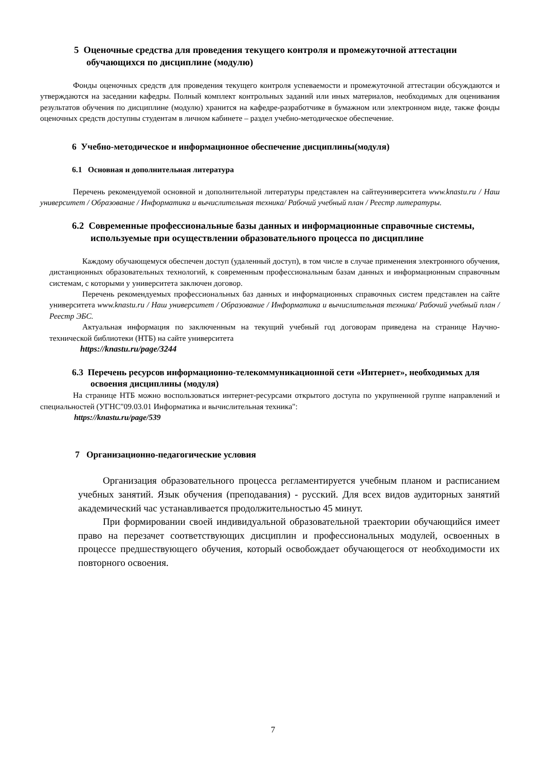5 Оценочные средства для проведения текущего контроля и промежуточной аттестации обучающихся по дисциплине (модулю)
Фонды оценочных средств для проведения текущего контроля успеваемости и промежуточной аттестации обсуждаются и утверждаются на заседании кафедры. Полный комплект контрольных заданий или иных материалов, необходимых для оценивания результатов обучения по дисциплине (модулю) хранится на кафедре-разработчике в бумажном или электронном виде, также фонды оценочных средств доступны студентам в личном кабинете – раздел учебно-методическое обеспечение.
6 Учебно-методическое и информационное обеспечение дисциплины(модуля)
6.1 Основная и дополнительная литература
Перечень рекомендуемой основной и дополнительной литературы представлен на сайтеуниверситета www.knastu.ru / Наш университет / Образование / Информатика и вычислительная техника/ Рабочий учебный план / Реестр литературы.
6.2 Современные профессиональные базы данных и информационные справочные системы, используемые при осуществлении образовательного процесса по дисциплине
Каждому обучающемуся обеспечен доступ (удаленный доступ), в том числе в случае применения электронного обучения, дистанционных образовательных технологий, к современным профессиональным базам данных и информационным справочным системам, с которыми у университета заключен договор.
Перечень рекомендуемых профессиональных баз данных и информационных справочных систем представлен на сайте университета www.knastu.ru / Наш университет / Образование / Информатика и вычислительная техника/ Рабочий учебный план / Реестр ЭБС.
Актуальная информация по заключенным на текущий учебный год договорам приведена на странице Научно-технической библиотеки (НТБ) на сайте университета
https://knastu.ru/page/3244
6.3 Перечень ресурсов информационно-телекоммуникационной сети «Интернет», необходимых для освоения дисциплины (модуля)
На странице НТБ можно воспользоваться интернет-ресурсами открытого доступа по укрупненной группе направлений и специальностей (УГНС"09.03.01 Информатика и вычислительная техника":
https://knastu.ru/page/539
7 Организационно-педагогические условия
Организация образовательного процесса регламентируется учебным планом и расписанием учебных занятий. Язык обучения (преподавания) - русский. Для всех видов аудиторных занятий академический час устанавливается продолжительностью 45 минут.
При формировании своей индивидуальной образовательной траектории обучающийся имеет право на перезачет соответствующих дисциплин и профессиональных модулей, освоенных в процессе предшествующего обучения, который освобождает обучающегося от необходимости их повторного освоения.
7